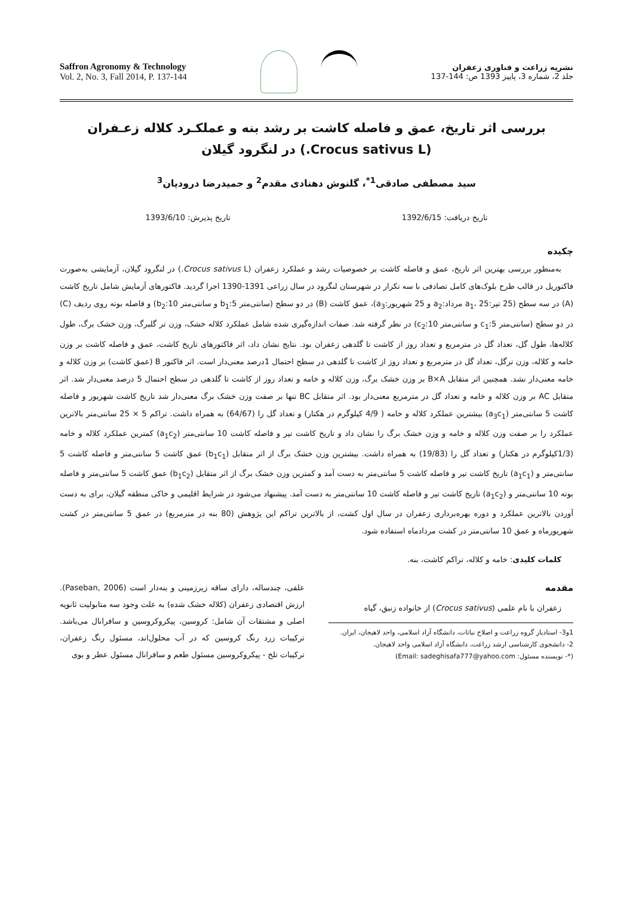Saffron Agronomy & Technology
Vol. 2, No. 3, Fall 2014, P. 137-144
نشریه زراعت و فناوری زعفران
جلد 2، شماره 3، پاییز 1393 ص: 144-137
بررسی اثر تاریخ، عمق و فاصله کاشت بر رشد بنه و عملکـرد کلاله زعـفران
(Crocus sativus L.) در لنگرود گیلان
سید مصطفی صادقی<sup>1*</sup>، گلنوش دهنادی مقدم<sup>2</sup> و حمیدرضا درودیان<sup>3</sup>
تاریخ دریافت: 1392/6/15 تاریخ پذیرش: 1393/6/10
چکیده
به‌منظور بررسی بهترین اثر تاریخ، عمق و فاصله کاشت بر خصوصیات رشد و عملکرد زعفران (Crocus sativus L.) در لنگرود گیلان، آزمایشی به‌صورت فاکتوریل در قالب طرح بلوک‌های کامل تصادفی با سه تکرار در شهرستان لنگرود در سال زراعی 1391-1390 اجرا گردید. فاکتورهای آزمایش شامل تاریخ کاشت (A) در سه سطح (25 تیر:a<sub>1</sub>، 25 مرداد:a<sub>2</sub> و 25 شهریور:a<sub>3</sub>)، عمق کاشت (B) در دو سطح (سانتی‌متر 5:b<sub>1</sub> و سانتی‌متر 10:b<sub>2</sub>) و فاصله بوته روی ردیف (C) در دو سطح (سانتی‌متر 5:c<sub>1</sub> و سانتی‌متر 10:c<sub>2</sub>) در نظر گرفته شد. صفات اندازه‌گیری شده شامل عملکرد کلاله خشک، وزن تر گلبرگ، وزن خشک برگ، طول کلاله‌ها، طول گل، تعداد گل در مترمربع و تعداد روز از کاشت تا گلدهی زعفران بود. نتایج نشان داد، اثر فاکتورهای تاریخ کاشت، عمق و فاصله کاشت بر وزن خامه و کلاله، وزن ترگل، تعداد گل در مترمربع و تعداد روز از کاشت تا گلدهی در سطح احتمال 1درصد معنی‌دار است. اثر فاکتور B (عمق کاشت) بر وزن کلاله و خامه معنی‌دار نشد. همچنین اثر متقابل B×A بر وزن خشک برگ، وزن کلاله و خامه و تعداد روز از کاشت تا گلدهی در سطح احتمال 5 درصد معنی‌دار شد. اثر متقابل AC بر وزن کلاله و خامه و تعداد گل در مترمربع معنی‌دار بود. اثر متقابل BC تنها بر صفت وزن خشک برگ معنی‌دار شد تاریخ کاشت شهریور و فاصله کاشت 5 سانتی‌متر (a<sub>3</sub>c<sub>1</sub>) بیشترین عملکرد کلاله و خامه ( 4/9 کیلوگرم در هکتار) و تعداد گل را (64/67) به همراه داشت. تراکم 5 × 25 سانتی‌متر بالاترین عملکرد را بر صفت وزن کلاله و خامه و وزن خشک برگ را نشان داد و تاریخ کاشت تیر و فاصله کاشت 10 سانتی‌متر (a<sub>1</sub>c<sub>2</sub>) کمترین عملکرد کلاله و خامه (1/3کیلوگرم در هکتار) و تعداد گل را (19/83) به همراه داشت. بیشترین وزن خشک برگ از اثر متقابل (b<sub>1</sub>c<sub>1</sub>) عمق کاشت 5 سانتی‌متر و فاصله کاشت 5 سانتی‌متر و (a<sub>1</sub>c<sub>1</sub>) تاریخ کاشت تیر و فاصله کاشت 5 سانتی‌متر به دست آمد و کمترین وزن خشک برگ از اثر متقابل (b<sub>1</sub>c<sub>2</sub>) عمق کاشت 5 سانتی‌متر و فاصله بوته 10 سانتی‌متر و (a<sub>1</sub>c<sub>2</sub>) تاریخ کاشت تیر و فاصله کاشت 10 سانتی‌متر به دست آمد. پیشنهاد می‌شود در شرایط اقلیمی و خاکی منطقه گیلان، برای به دست آوردن بالاترین عملکرد و دوره بهره‌برداری زعفران در سال اول کشت، از بالاترین تراکم این پژوهش (80 بنه در مترمربع) در عمق 5 سانتی‌متر در کشت شهریورماه و عمق 10 سانتی‌متر در کشت مردادماه استفاده شود.
کلمات کلیدی: خامه و کلاله، تراکم کاشت، بنه.
مقدمه
زعفران با نام علمی (Crocus sativus) از خانواده زنبق، گیاه
1و3- استادیار گروه زراعت و اصلاح نباتات، دانشگاه آزاد اسلامی، واحد لاهیجان، ایران.
2- دانشجوی کارشناسی ارشد زراعت، دانشگاه آزاد اسلامی واحد لاهیجان.
(*- نویسنده مسئول: Email: sadeghisafa777@yahoo.com)
علفی، چندساله، دارای ساقه زیرزمینی و بنه‌دار است (Paseban, 2006). ارزش اقتصادی زعفران (کلاله خشک شده) به علت وجود سه متابولیت ثانویه اصلی و مشتقات آن شامل: کروسین، پیکروکروسین و سافرانال می‌باشد. ترکیبات زرد رنگ کروسین که در آب محلول‌اند، مسئول رنگ زعفران، ترکیبات تلخ - پیکروکروسین مسئول طعم و سافرانال مسئول عطر و بوی